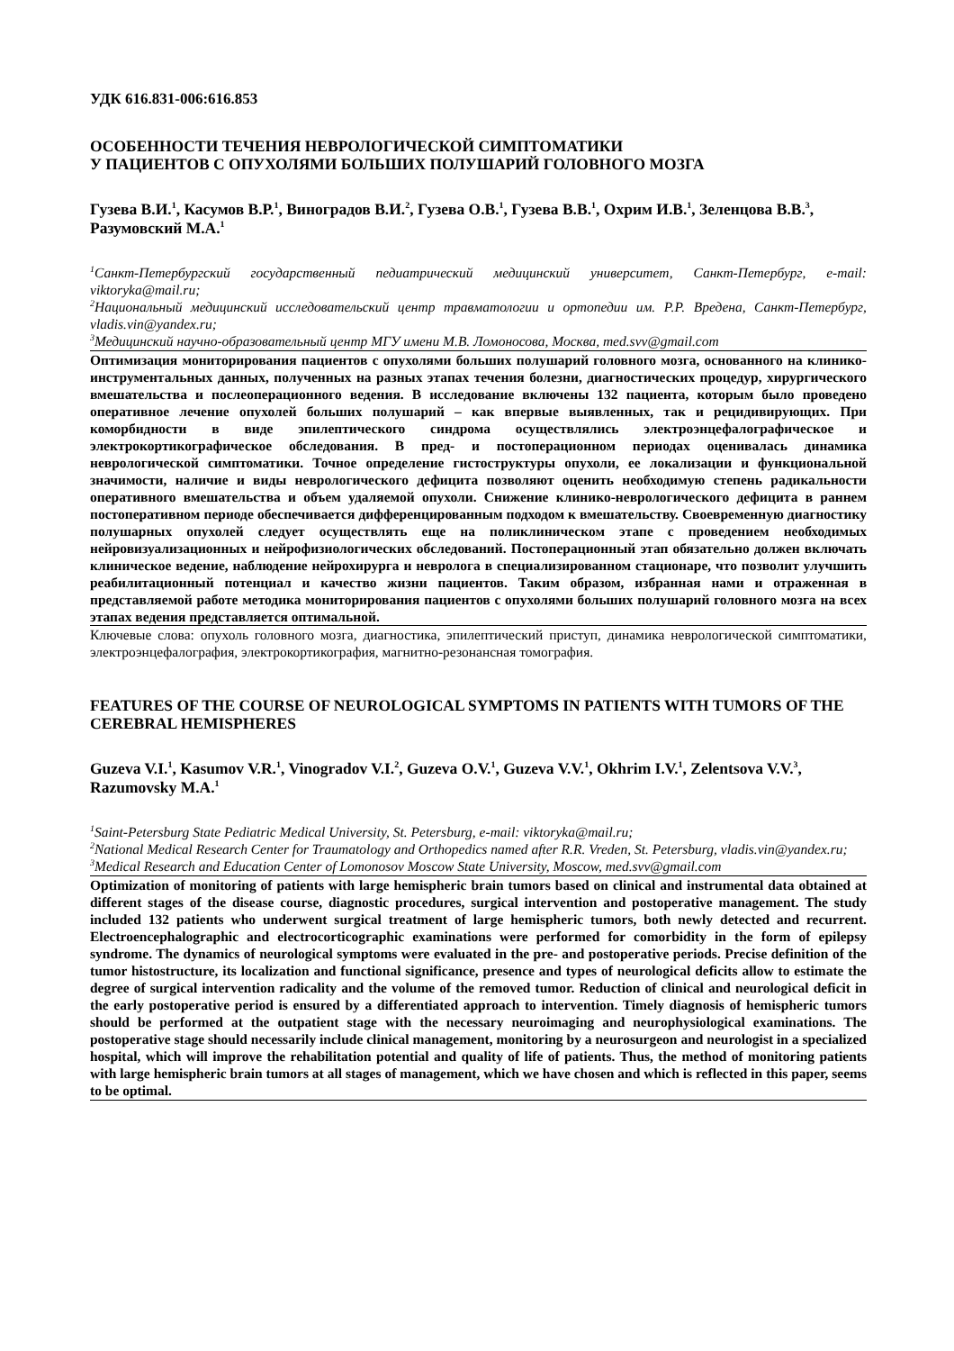УДК 616.831-006:616.853
ОСОБЕННОСТИ ТЕЧЕНИЯ НЕВРОЛОГИЧЕСКОЙ СИМПТОМАТИКИ
У ПАЦИЕНТОВ С ОПУХОЛЯМИ БОЛЬШИХ ПОЛУШАРИЙ ГОЛОВНОГО МОЗГА
Гузева В.И.<sup>1</sup>, Касумов В.Р.<sup>1</sup>, Виноградов В.И.<sup>2</sup>, Гузева О.В.<sup>1</sup>, Гузева В.В.<sup>1</sup>, Охрим И.В.<sup>1</sup>, Зеленцова В.В.<sup>3</sup>, Разумовский М.А.<sup>1</sup>
<sup>1</sup> Санкт-Петербургский государственный педиатрический медицинский университет, Санкт-Петербург, e-mail: viktoryka@mail.ru;
<sup>2</sup> Национальный медицинский исследовательский центр травматологии и ортопедии им. Р.Р. Вредена, Санкт-Петербург, vladis.vin@yandex.ru;
<sup>3</sup> Медицинский научно-образовательный центр МГУ имени М.В. Ломоносова, Москва, med.svv@gmail.com
Оптимизация мониторирования пациентов с опухолями больших полушарий головного мозга, основанного на клинико-инструментальных данных, полученных на разных этапах течения болезни, диагностических процедур, хирургического вмешательства и послеоперационного ведения. В исследование включены 132 пациента, которым было проведено оперативное лечение опухолей больших полушарий – как впервые выявленных, так и рецидивирующих. При коморбидности в виде эпилептического синдрома осуществлялись электроэнцефалографическое и электрокортикографическое обследования. В пред- и постоперационном периодах оценивалась динамика неврологической симптоматики. Точное определение гистоструктуры опухоли, ее локализации и функциональной значимости, наличие и виды неврологического дефицита позволяют оценить необходимую степень радикальности оперативного вмешательства и объем удаляемой опухоли. Снижение клинико-неврологического дефицита в раннем постоперативном периоде обеспечивается дифференцированным подходом к вмешательству. Своевременную диагностику полушарных опухолей следует осуществлять еще на поликлиническом этапе с проведением необходимых нейровизуализационных и нейрофизиологических обследований. Постоперационный этап обязательно должен включать клиническое ведение, наблюдение нейрохирурга и невролога в специализированном стационаре, что позволит улучшить реабилитационный потенциал и качество жизни пациентов. Таким образом, избранная нами и отраженная в представляемой работе методика мониторирования пациентов с опухолями больших полушарий головного мозга на всех этапах ведения представляется оптимальной.
Ключевые слова: опухоль головного мозга, диагностика, эпилептический приступ, динамика неврологической симптоматики, электроэнцефалография, электрокортикография, магнитно-резонансная томография.
FEATURES OF THE COURSE OF NEUROLOGICAL SYMPTOMS IN PATIENTS WITH TUMORS OF THE CEREBRAL HEMISPHERES
Guzeva V.I.<sup>1</sup>, Kasumov V.R.<sup>1</sup>, Vinogradov V.I.<sup>2</sup>, Guzeva O.V.<sup>1</sup>, Guzeva V.V.<sup>1</sup>, Okhrim I.V.<sup>1</sup>, Zelentsova V.V.<sup>3</sup>, Razumovsky M.A.<sup>1</sup>
<sup>1</sup> Saint-Petersburg State Pediatric Medical University, St. Petersburg, e-mail: viktoryka@mail.ru;
<sup>2</sup> National Medical Research Center for Traumatology and Orthopedics named after R.R. Vreden, St. Petersburg, vladis.vin@yandex.ru;
<sup>3</sup> Medical Research and Education Center of Lomonosov Moscow State University, Moscow, med.svv@gmail.com
Optimization of monitoring of patients with large hemispheric brain tumors based on clinical and instrumental data obtained at different stages of the disease course, diagnostic procedures, surgical intervention and postoperative management. The study included 132 patients who underwent surgical treatment of large hemispheric tumors, both newly detected and recurrent. Electroencephalographic and electrocorticographic examinations were performed for comorbidity in the form of epilepsy syndrome. The dynamics of neurological symptoms were evaluated in the pre- and postoperative periods. Precise definition of the tumor histostructure, its localization and functional significance, presence and types of neurological deficits allow to estimate the degree of surgical intervention radicality and the volume of the removed tumor. Reduction of clinical and neurological deficit in the early postoperative period is ensured by a differentiated approach to intervention. Timely diagnosis of hemispheric tumors should be performed at the outpatient stage with the necessary neuroimaging and neurophysiological examinations. The postoperative stage should necessarily include clinical management, monitoring by a neurosurgeon and neurologist in a specialized hospital, which will improve the rehabilitation potential and quality of life of patients. Thus, the method of monitoring patients with large hemispheric brain tumors at all stages of management, which we have chosen and which is reflected in this paper, seems to be optimal.